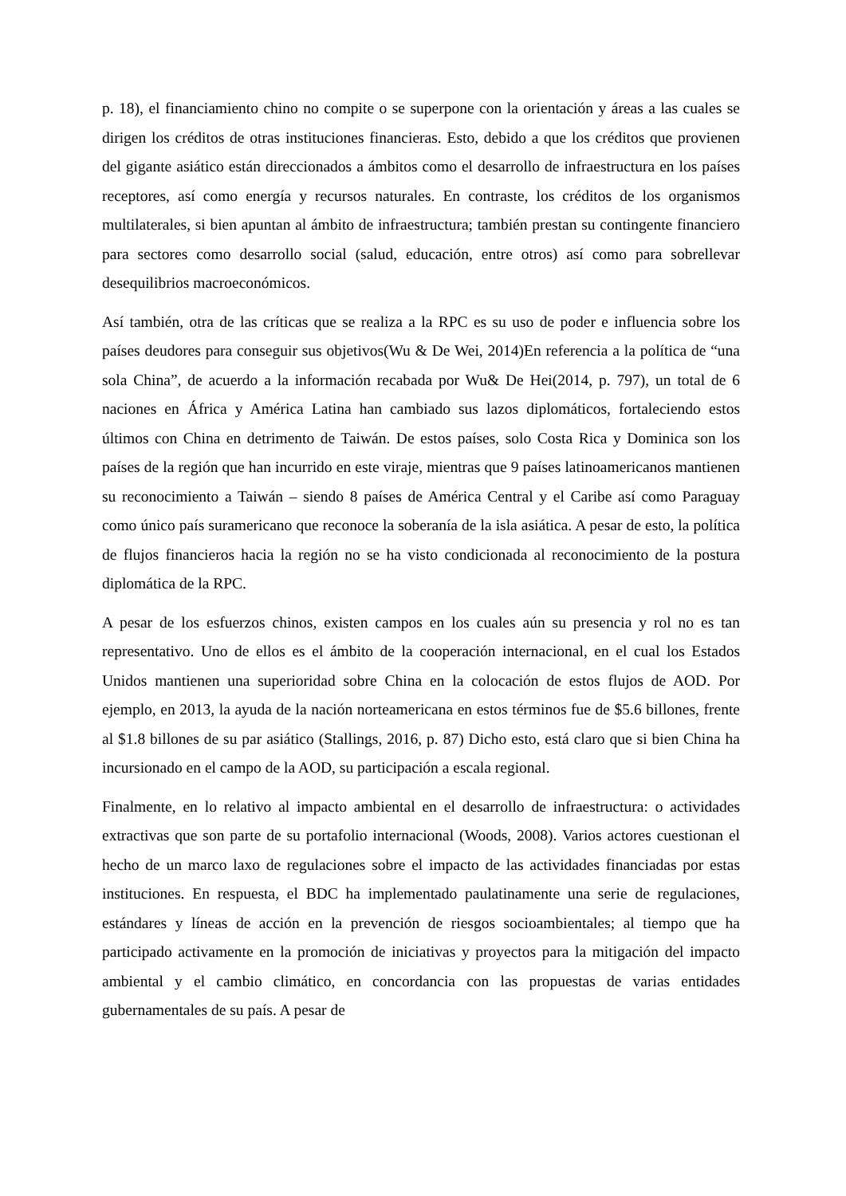p. 18), el financiamiento chino no compite o se superpone con la orientación y áreas a las cuales se dirigen los créditos de otras instituciones financieras. Esto, debido a que los créditos que provienen del gigante asiático están direccionados a ámbitos como el desarrollo de infraestructura en los países receptores, así como energía y recursos naturales. En contraste, los créditos de los organismos multilaterales, si bien apuntan al ámbito de infraestructura; también prestan su contingente financiero para sectores como desarrollo social (salud, educación, entre otros) así como para sobrellevar desequilibrios macroeconómicos.
Así también, otra de las críticas que se realiza a la RPC es su uso de poder e influencia sobre los países deudores para conseguir sus objetivos(Wu & De Wei, 2014)En referencia a la política de “una sola China”, de acuerdo a la información recabada por Wu& De Hei(2014, p. 797), un total de 6 naciones en África y América Latina han cambiado sus lazos diplomáticos, fortaleciendo estos últimos con China en detrimento de Taiwán. De estos países, solo Costa Rica y Dominica son los países de la región que han incurrido en este viraje, mientras que 9 países latinoamericanos mantienen su reconocimiento a Taiwán – siendo 8 países de América Central y el Caribe así como Paraguay como único país suramericano que reconoce la soberanía de la isla asiática. A pesar de esto, la política de flujos financieros hacia la región no se ha visto condicionada al reconocimiento de la postura diplomática de la RPC.
A pesar de los esfuerzos chinos, existen campos en los cuales aún su presencia y rol no es tan representativo. Uno de ellos es el ámbito de la cooperación internacional, en el cual los Estados Unidos mantienen una superioridad sobre China en la colocación de estos flujos de AOD. Por ejemplo, en 2013, la ayuda de la nación norteamericana en estos términos fue de $5.6 billones, frente al $1.8 billones de su par asiático (Stallings, 2016, p. 87) Dicho esto, está claro que si bien China ha incursionado en el campo de la AOD, su participación a escala regional.
Finalmente, en lo relativo al impacto ambiental en el desarrollo de infraestructura: o actividades extractivas que son parte de su portafolio internacional (Woods, 2008). Varios actores cuestionan el hecho de un marco laxo de regulaciones sobre el impacto de las actividades financiadas por estas instituciones. En respuesta, el BDC ha implementado paulatinamente una serie de regulaciones, estándares y líneas de acción en la prevención de riesgos socioambientales; al tiempo que ha participado activamente en la promoción de iniciativas y proyectos para la mitigación del impacto ambiental y el cambio climático, en concordancia con las propuestas de varias entidades gubernamentales de su país. A pesar de